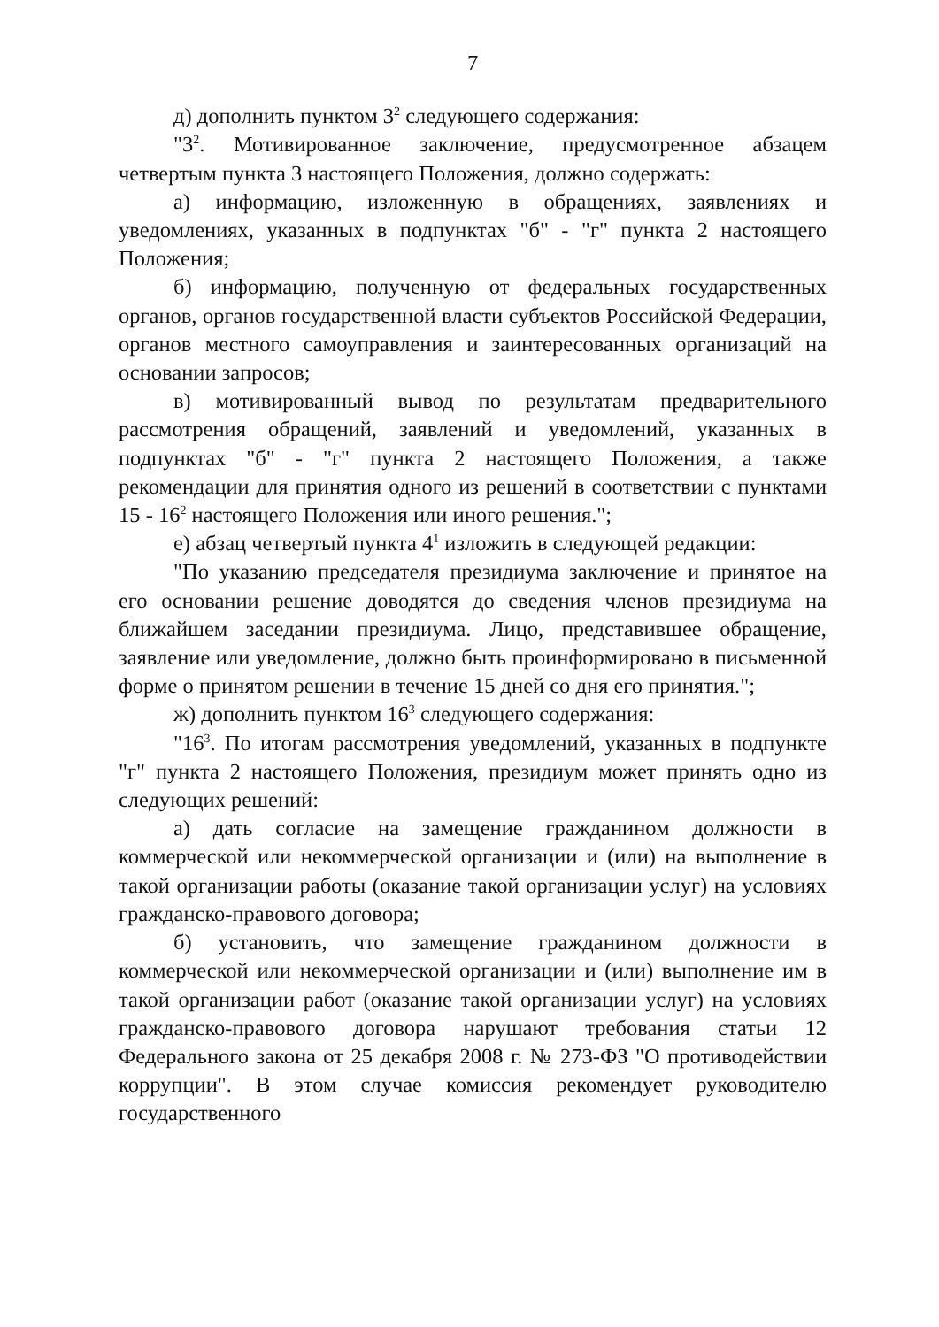7
д) дополнить пунктом 3<sup>2</sup> следующего содержания:
"3<sup>2</sup>. Мотивированное заключение, предусмотренное абзацем четвертым пункта 3 настоящего Положения, должно содержать:
а) информацию, изложенную в обращениях, заявлениях и уведомлениях, указанных в подпунктах "б" - "г" пункта 2 настоящего Положения;
б) информацию, полученную от федеральных государственных органов, органов государственной власти субъектов Российской Федерации, органов местного самоуправления и заинтересованных организаций на основании запросов;
в) мотивированный вывод по результатам предварительного рассмотрения обращений, заявлений и уведомлений, указанных в подпунктах "б" - "г" пункта 2 настоящего Положения, а также рекомендации для принятия одного из решений в соответствии с пунктами 15 - 16<sup>2</sup> настоящего Положения или иного решения.";
е) абзац четвертый пункта 4<sup>1</sup> изложить в следующей редакции:
"По указанию председателя президиума заключение и принятое на его основании решение доводятся до сведения членов президиума на ближайшем заседании президиума. Лицо, представившее обращение, заявление или уведомление, должно быть проинформировано в письменной форме о принятом решении в течение 15 дней со дня его принятия.";
ж) дополнить пунктом 16<sup>3</sup> следующего содержания:
"16<sup>3</sup>. По итогам рассмотрения уведомлений, указанных в подпункте "г" пункта 2 настоящего Положения, президиум может принять одно из следующих решений:
а) дать согласие на замещение гражданином должности в коммерческой или некоммерческой организации и (или) на выполнение в такой организации работы (оказание такой организации услуг) на условиях гражданско-правового договора;
б) установить, что замещение гражданином должности в коммерческой или некоммерческой организации и (или) выполнение им в такой организации работ (оказание такой организации услуг) на условиях гражданско-правового договора нарушают требования статьи 12 Федерального закона от 25 декабря 2008 г. № 273-ФЗ "О противодействии коррупции". В этом случае комиссия рекомендует руководителю государственного